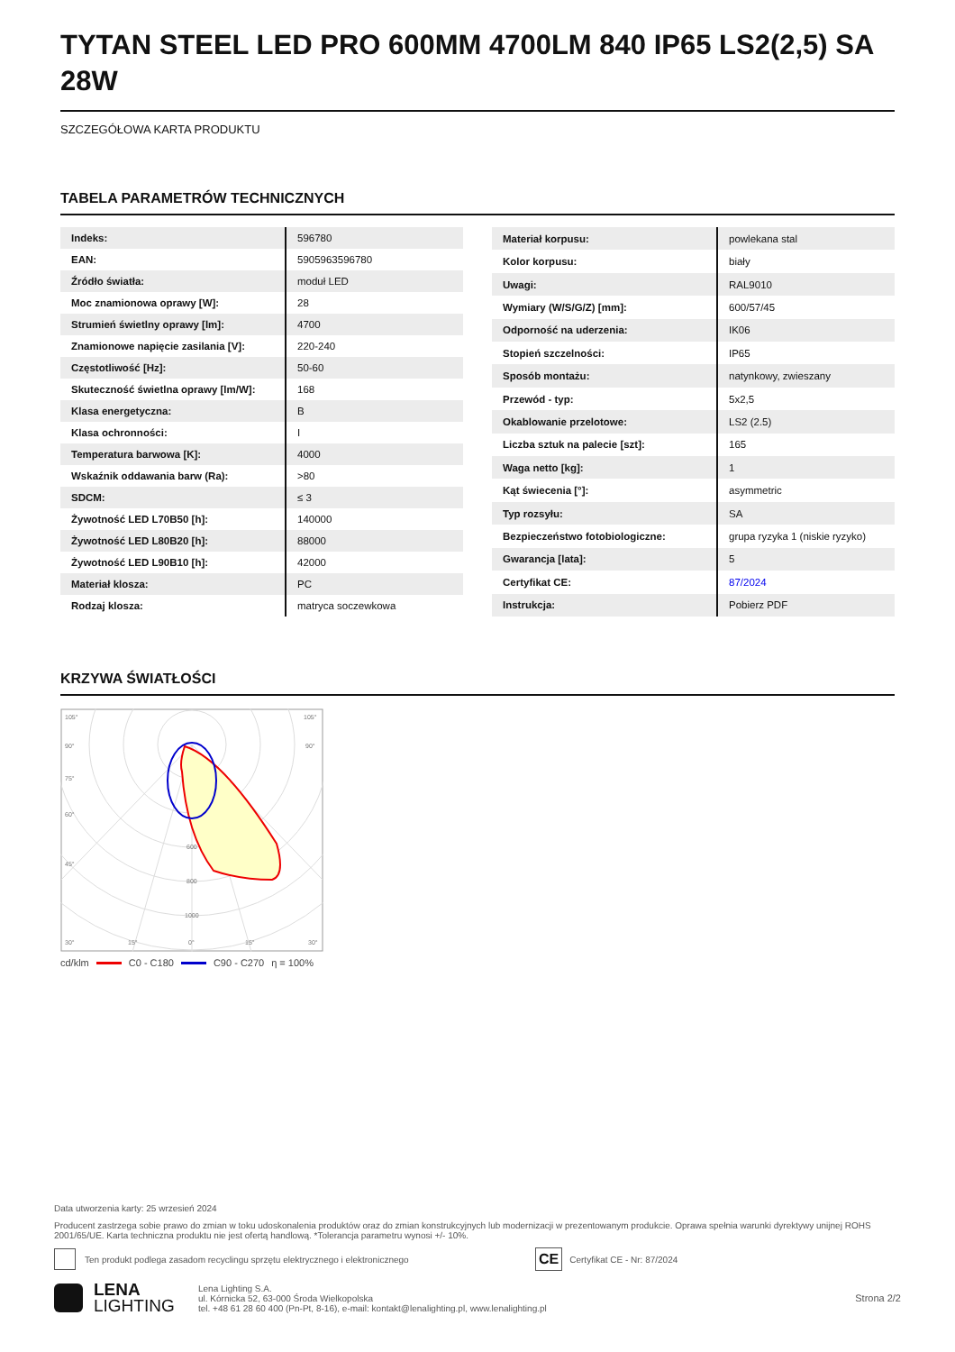TYTAN STEEL LED PRO 600MM 4700LM 840 IP65 LS2(2,5) SA 28W
SZCZEGÓŁOWA KARTA PRODUKTU
TABELA PARAMETRÓW TECHNICZNYCH
| Indeks: | 596780 |
| EAN: | 5905963596780 |
| Źródło światła: | moduł LED |
| Moc znamionowa oprawy [W]: | 28 |
| Strumień świetlny oprawy [lm]: | 4700 |
| Znamionowe napięcie zasilania [V]: | 220-240 |
| Częstotliwość [Hz]: | 50-60 |
| Skuteczność świetlna oprawy [lm/W]: | 168 |
| Klasa energetyczna: | B |
| Klasa ochronności: | I |
| Temperatura barwowa [K]: | 4000 |
| Wskaźnik oddawania barw (Ra): | >80 |
| SDCM: | ≤ 3 |
| Żywotność LED L70B50 [h]: | 140000 |
| Żywotność LED L80B20 [h]: | 88000 |
| Żywotność LED L90B10 [h]: | 42000 |
| Materiał klosza: | PC |
| Rodzaj klosza: | matryca soczewkowa |
| Materiał korpusu: | powlekana stal |
| Kolor korpusu: | biały |
| Uwagi: | RAL9010 |
| Wymiary (W/S/G/Z) [mm]: | 600/57/45 |
| Odporność na uderzenia: | IK06 |
| Stopień szczelności: | IP65 |
| Sposób montażu: | natynkowy, zwieszany |
| Przewód - typ: | 5x2,5 |
| Okablowanie przelotowe: | LS2 (2.5) |
| Liczba sztuk na palecie [szt]: | 165 |
| Waga netto [kg]: | 1 |
| Kąt świecenia [°]: | asymmetric |
| Typ rozsyłu: | SA |
| Bezpieczeństwo fotobiologiczne: | grupa ryzyka 1 (niskie ryzyko) |
| Gwarancja [lata]: | 5 |
| Certyfikat CE: | 87/2024 |
| Instrukcja: | Pobierz PDF |
KRZYWA ŚWIATŁOŚCI
105°
105°
90°
90°
75°
60°
45°
600
800
1000
30°
15°
0°
15°
30°
cd/klm C0 - C180 C90 - C270 η = 100%
Data utworzenia karty: 25 wrzesień 2024
Producent zastrzega sobie prawo do zmian w toku udoskonalenia produktów oraz do zmian konstrukcyjnych lub modernizacji w prezentowanym produkcie. Oprawa spełnia warunki dyrektywy unijnej ROHS 2001/65/UE. Karta techniczna produktu nie jest ofertą handlową. *Tolerancja parametru wynosi +/- 10%.
Ten produkt podlega zasadom recyclingu sprzętu elektrycznego i elektronicznego CE Certyfikat CE - Nr: 87/2024
LENA
LIGHTING Lena Lighting S.A.
ul. Kórnicka 52, 63-000 Środa Wielkopolska
tel. +48 61 28 60 400 (Pn-Pt, 8-16), e-mail: kontakt@lenalighting.pl, www.lenalighting.pl Strona 2/2